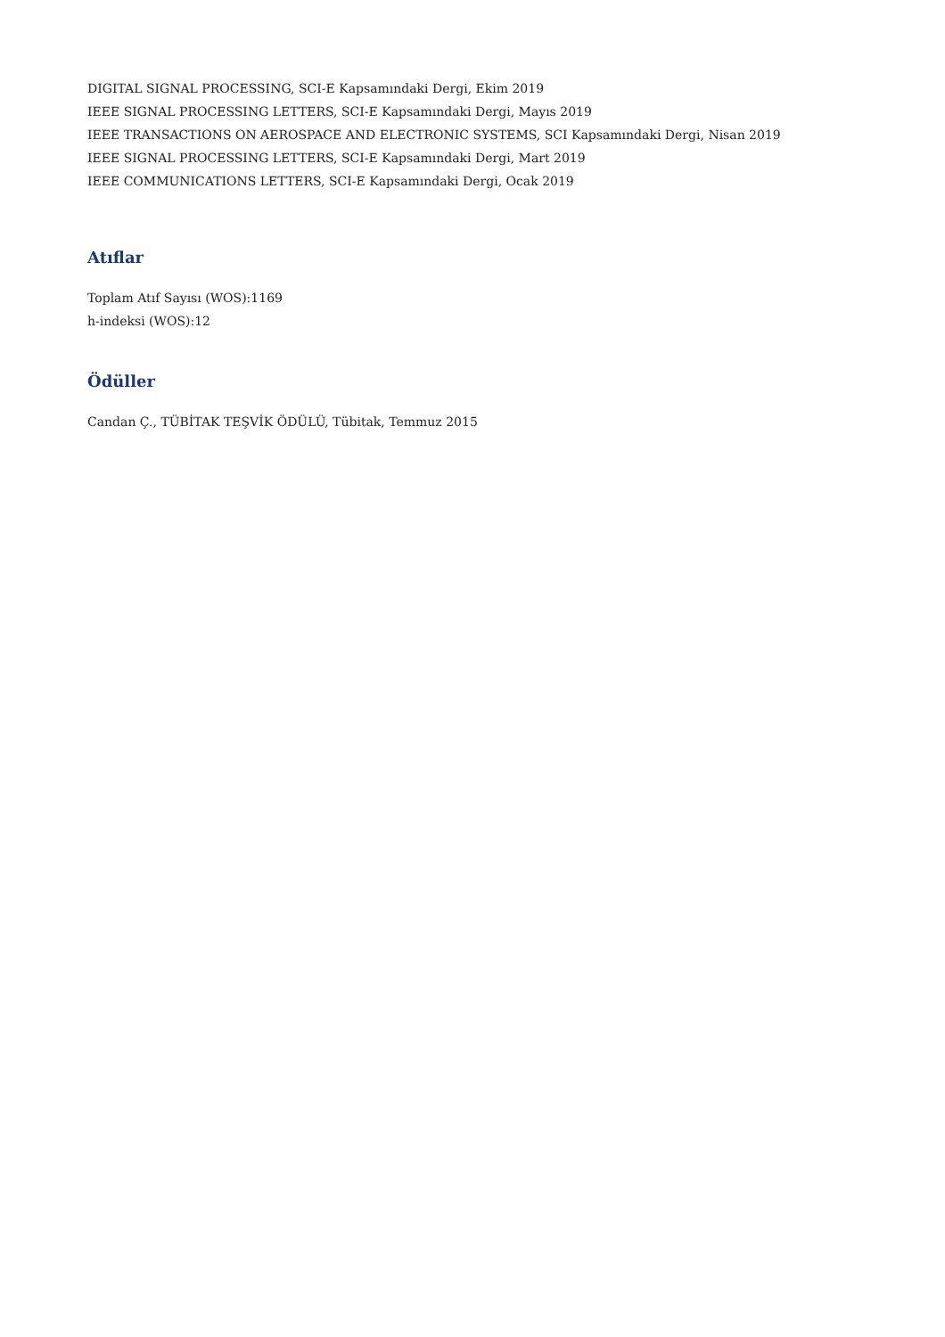DIGITAL SIGNAL PROCESSING, SCI-E Kapsamındaki Dergi, Ekim 2019
IEEE SIGNAL PROCESSING LETTERS, SCI-E Kapsamındaki Dergi, Mayıs 2019
IEEE TRANSACTIONS ON AEROSPACE AND ELECTRONIC SYSTEMS, SCI Kapsamındaki Dergi, Nisan 2019
IEEE SIGNAL PROCESSING LETTERS, SCI-E Kapsamındaki Dergi, Mart 2019
IEEE COMMUNICATIONS LETTERS, SCI-E Kapsamındaki Dergi, Ocak 2019
Atıflar
Toplam Atıf Sayısı (WOS):1169
h-indeksi (WOS):12
Ödüller
Candan Ç., TÜBİTAK TEŞVİK ÖDÜLÜ, Tübitak, Temmuz 2015